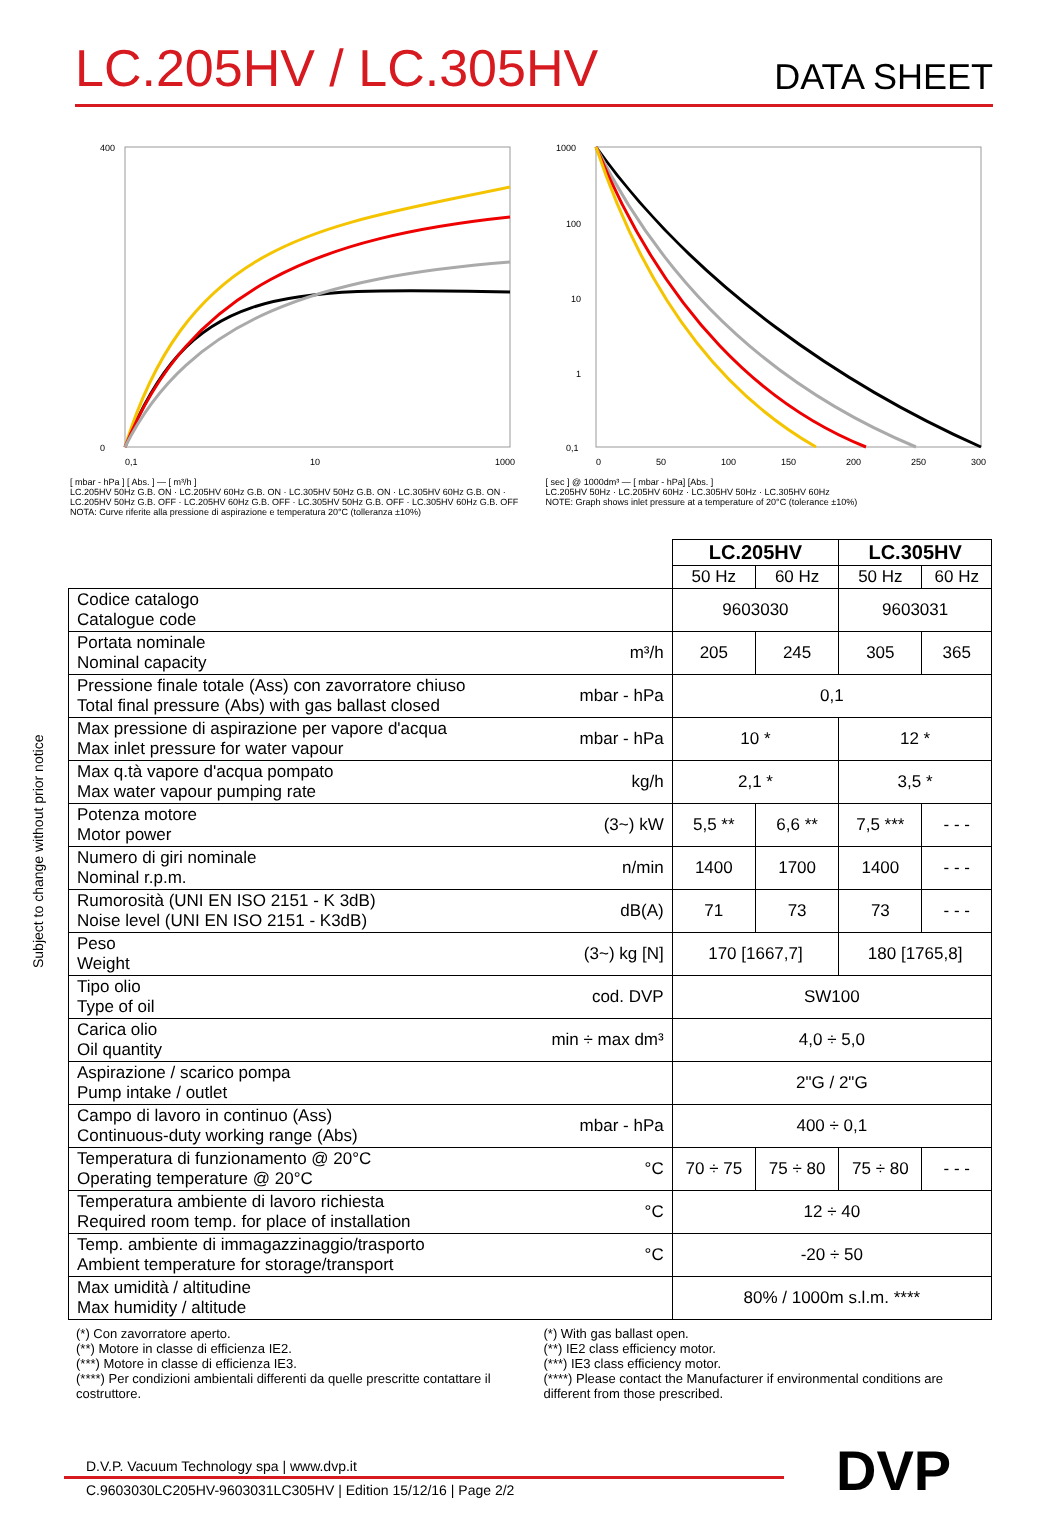LC.205HV / LC.305HV
DATA SHEET
400
0
0,1
10
1000
[ mbar - hPa ] [ Abs. ] — [ m³/h ]
LC.205HV 50Hz G.B. ON · LC.205HV 60Hz G.B. ON · LC.305HV 50Hz G.B. ON · LC.305HV 60Hz G.B. ON · LC.205HV 50Hz G.B. OFF · LC.205HV 60Hz G.B. OFF · LC.305HV 50Hz G.B. OFF · LC.305HV 60Hz G.B. OFF
NOTA: Curve riferite alla pressione di aspirazione e temperatura 20°C (tolleranza ±10%)
1000
100
10
1
0,1
0
50
100
150
200
250
300
[ sec ] @ 1000dm³ — [ mbar - hPa] [Abs. ]
LC.205HV 50Hz · LC.205HV 60Hz · LC.305HV 50Hz · LC.305HV 60Hz
NOTE: Graph shows inlet pressure at a temperature of 20°C (tolerance ±10%)
Subject to change without prior notice
| | | LC.205HV | | LC.305HV | |
| | | 50 Hz | 60 Hz | 50 Hz | 60 Hz |
| Codice catalogo Catalogue code | | 9603030 | | 9603031 | |
| Portata nominale Nominal capacity | m³/h | 205 | 245 | 305 | 365 |
| Pressione finale totale (Ass) con zavorratore chiuso Total final pressure (Abs) with gas ballast closed | mbar - hPa | 0,1 | | | |
| Max pressione di aspirazione per vapore d'acqua Max inlet pressure for water vapour | mbar - hPa | 10 * | | 12 * | |
| Max q.tà vapore d'acqua pompato Max water vapour pumping rate | kg/h | 2,1 * | | 3,5 * | |
| Potenza motore Motor power | (3~) kW | 5,5 ** | 6,6 ** | 7,5 *** | - - - |
| Numero di giri nominale Nominal r.p.m. | n/min | 1400 | 1700 | 1400 | - - - |
| Rumorosità (UNI EN ISO 2151 - K 3dB) Noise level (UNI EN ISO 2151 - K3dB) | dB(A) | 71 | 73 | 73 | - - - |
| Peso Weight | (3~) kg [N] | 170 [1667,7] | | 180 [1765,8] | |
| Tipo olio Type of oil | cod. DVP | SW100 | | | |
| Carica olio Oil quantity | min ÷ max dm³ | 4,0 ÷ 5,0 | | | |
| Aspirazione / scarico pompa Pump intake / outlet | | 2"G / 2"G | | | |
| Campo di lavoro in continuo (Ass) Continuous-duty working range (Abs) | mbar - hPa | 400 ÷ 0,1 | | | |
| Temperatura di funzionamento @ 20°C Operating temperature @ 20°C | °C | 70 ÷ 75 | 75 ÷ 80 | 75 ÷ 80 | - - - |
| Temperatura ambiente di lavoro richiesta Required room temp. for place of installation | °C | 12 ÷ 40 | | | |
| Temp. ambiente di immagazzinaggio/trasporto Ambient temperature for storage/transport | °C | -20 ÷ 50 | | | |
| Max umidità / altitudine Max humidity / altitude | | 80% / 1000m s.l.m. **** | | | |
(*) Con zavorratore aperto.
(**) Motore in classe di efficienza IE2.
(***) Motore in classe di efficienza IE3.
(****) Per condizioni ambientali differenti da quelle prescritte contattare il costruttore.
(*) With gas ballast open.
(**) IE2 class efficiency motor.
(***) IE3 class efficiency motor.
(****) Please contact the Manufacturer if environmental conditions are different from those prescribed.
D.V.P. Vacuum Technology spa | www.dvp.it
C.9603030LC205HV-9603031LC305HV | Edition 15/12/16 | Page 2/2
DVP